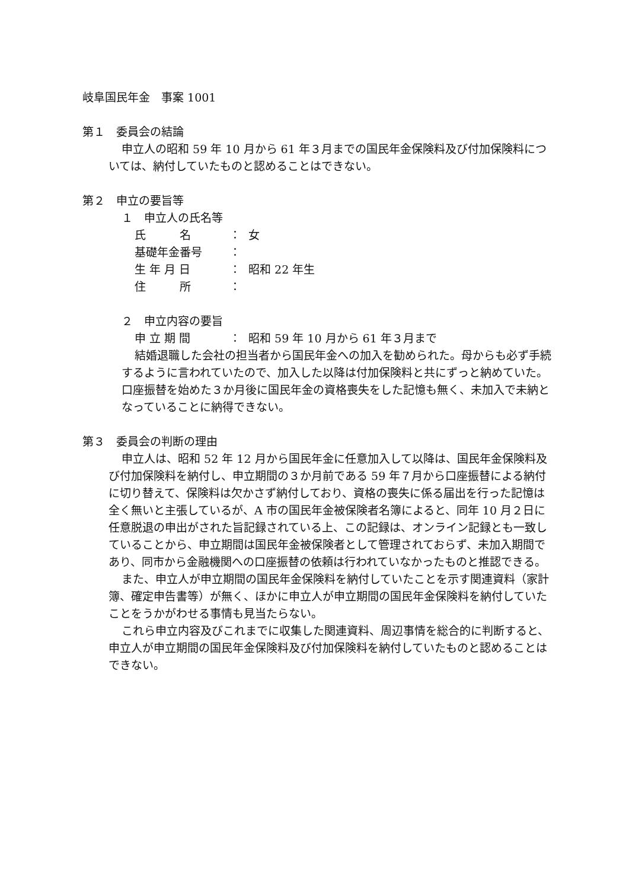岐阜国民年金　事案 1001
第１　委員会の結論
申立人の昭和 59 年 10 月から 61 年３月までの国民年金保険料及び付加保険料については、納付していたものと認めることはできない。
第２　申立の要旨等
１　申立人の氏名等
氏　　　名 ： 女
基礎年金番号 ：
生 年 月 日 ： 昭和 22 年生
住　　　所 ：
２　申立内容の要旨
申 立 期 間 ： 昭和 59 年 10 月から 61 年３月まで
結婚退職した会社の担当者から国民年金への加入を勧められた。母からも必ず手続するように言われていたので、加入した以降は付加保険料と共にずっと納めていた。口座振替を始めた３か月後に国民年金の資格喪失をした記憶も無く、未加入で未納となっていることに納得できない。
第３　委員会の判断の理由
申立人は、昭和 52 年 12 月から国民年金に任意加入して以降は、国民年金保険料及び付加保険料を納付し、申立期間の３か月前である 59 年７月から口座振替による納付に切り替えて、保険料は欠かさず納付しており、資格の喪失に係る届出を行った記憶は全く無いと主張しているが、A 市の国民年金被保険者名簿によると、同年 10 月２日に任意脱退の申出がされた旨記録されている上、この記録は、オンライン記録とも一致していることから、申立期間は国民年金被保険者として管理されておらず、未加入期間であり、同市から金融機関への口座振替の依頼は行われていなかったものと推認できる。
また、申立人が申立期間の国民年金保険料を納付していたことを示す関連資料（家計簿、確定申告書等）が無く、ほかに申立人が申立期間の国民年金保険料を納付していたことをうかがわせる事情も見当たらない。
これら申立内容及びこれまでに収集した関連資料、周辺事情を総合的に判断すると、申立人が申立期間の国民年金保険料及び付加保険料を納付していたものと認めることはできない。